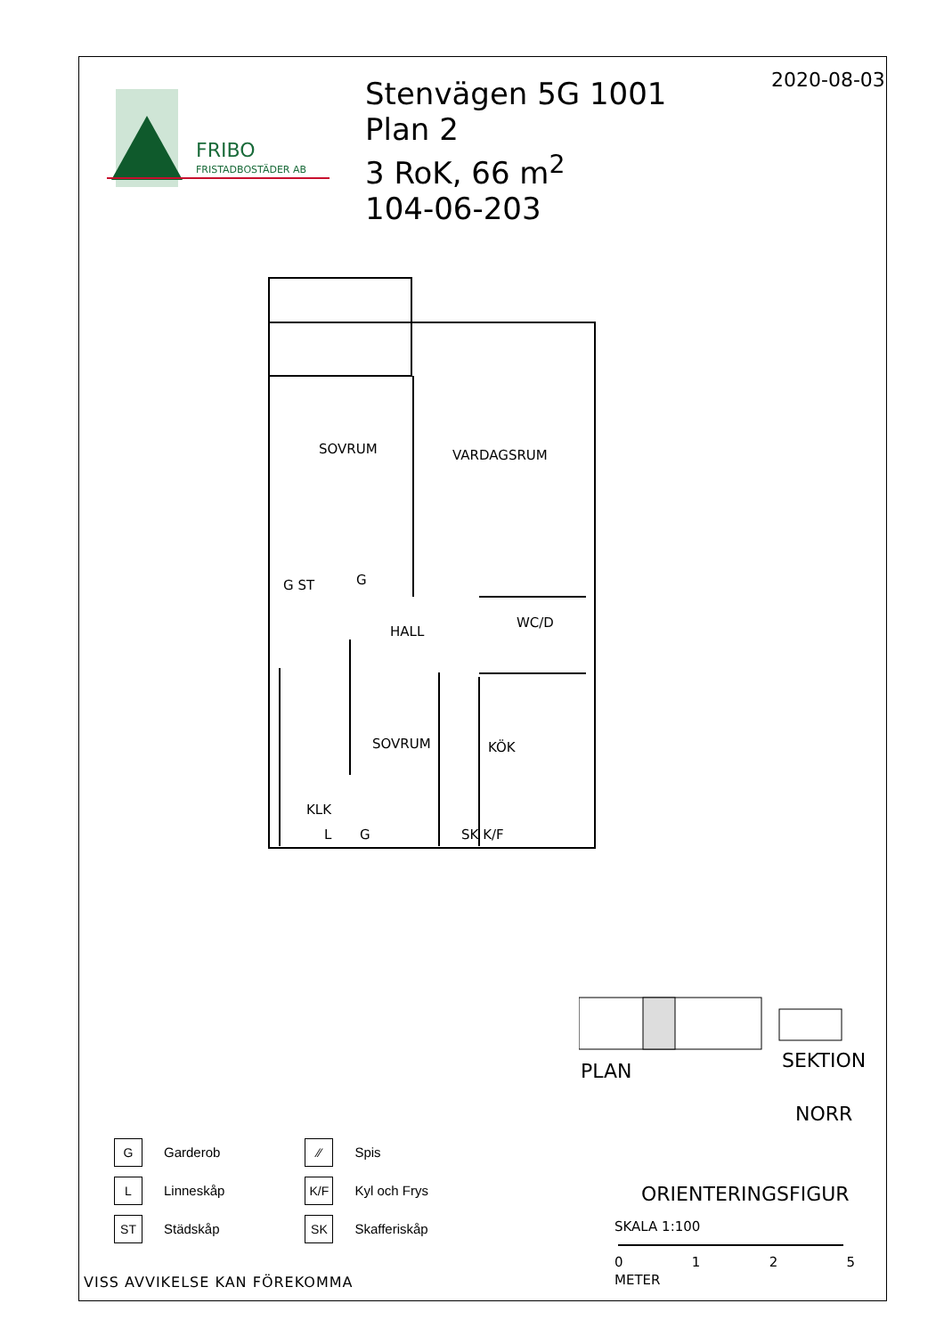FRIBO
FRISTADBOSTÄDER AB
Stenvägen 5G 1001
Plan 2
3 RoK, 66 m<sup>2</sup>
104-06-203
2020-08-03
SOVRUM VARDAGSRUM
HALL
WC/D
SOVRUM KÖK
KLK
G ST G
L G SK K/F
PLAN SEKTION
NORR
ORIENTERINGSFIGUR
SKALA 1:100
0125
METER
G Garderob
L Linneskåp
ST Städskåp
⁄⁄ Spis
K/F Kyl och Frys
SK Skafferiskåp
VISS AVVIKELSE KAN FÖREKOMMA